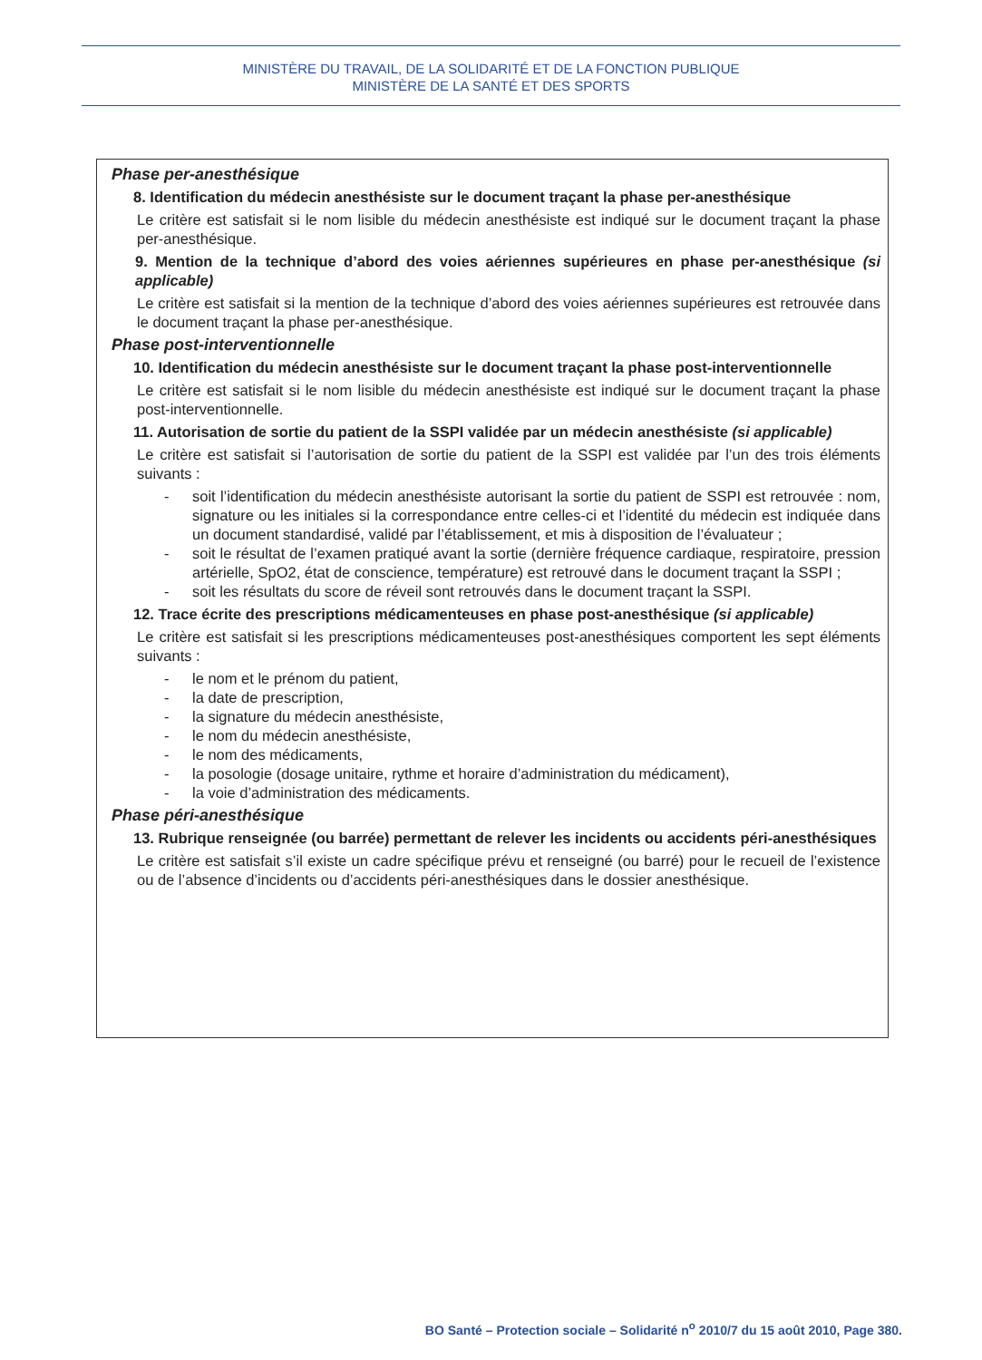MINISTÈRE DU TRAVAIL, DE LA SOLIDARITÉ ET DE LA FONCTION PUBLIQUE
MINISTÈRE DE LA SANTÉ ET DES SPORTS
Phase per-anesthésique
8. Identification du médecin anesthésiste sur le document traçant la phase per-anesthésique
Le critère est satisfait si le nom lisible du médecin anesthésiste est indiqué sur le document traçant la phase per-anesthésique.
9. Mention de la technique d’abord des voies aériennes supérieures en phase per-anesthésique (si applicable)
Le critère est satisfait si la mention de la technique d’abord des voies aériennes supérieures est retrouvée dans le document traçant la phase per-anesthésique.
Phase post-interventionnelle
10. Identification du médecin anesthésiste sur le document traçant la phase post-interventionnelle
Le critère est satisfait si le nom lisible du médecin anesthésiste est indiqué sur le document traçant la phase post-interventionnelle.
11. Autorisation de sortie du patient de la SSPI validée par un médecin anesthésiste (si applicable)
Le critère est satisfait si l’autorisation de sortie du patient de la SSPI est validée par l’un des trois éléments suivants :
- soit l’identification du médecin anesthésiste autorisant la sortie du patient de SSPI est retrouvée : nom, signature ou les initiales si la correspondance entre celles-ci et l’identité du médecin est indiquée dans un document standardisé, validé par l’établissement, et mis à disposition de l’évaluateur ;
- soit le résultat de l’examen pratiqué avant la sortie (dernière fréquence cardiaque, respiratoire, pression artérielle, SpO2, état de conscience, température) est retrouvé dans le document traçant la SSPI ;
- soit les résultats du score de réveil sont retrouvés dans le document traçant la SSPI.
12. Trace écrite des prescriptions médicamenteuses en phase post-anesthésique (si applicable)
Le critère est satisfait si les prescriptions médicamenteuses post-anesthésiques comportent les sept éléments suivants :
- le nom et le prénom du patient,
- la date de prescription,
- la signature du médecin anesthésiste,
- le nom du médecin anesthésiste,
- le nom des médicaments,
- la posologie (dosage unitaire, rythme et horaire d’administration du médicament),
- la voie d’administration des médicaments.
Phase péri-anesthésique
13. Rubrique renseignée (ou barrée) permettant de relever les incidents ou accidents péri-anesthésiques
Le critère est satisfait s’il existe un cadre spécifique prévu et renseigné (ou barré) pour le recueil de l’existence ou de l’absence d’incidents ou d’accidents péri-anesthésiques dans le dossier anesthésique.
BO Santé – Protection sociale – Solidarité n<sup>o</sup> 2010/7 du 15 août 2010, Page 380.